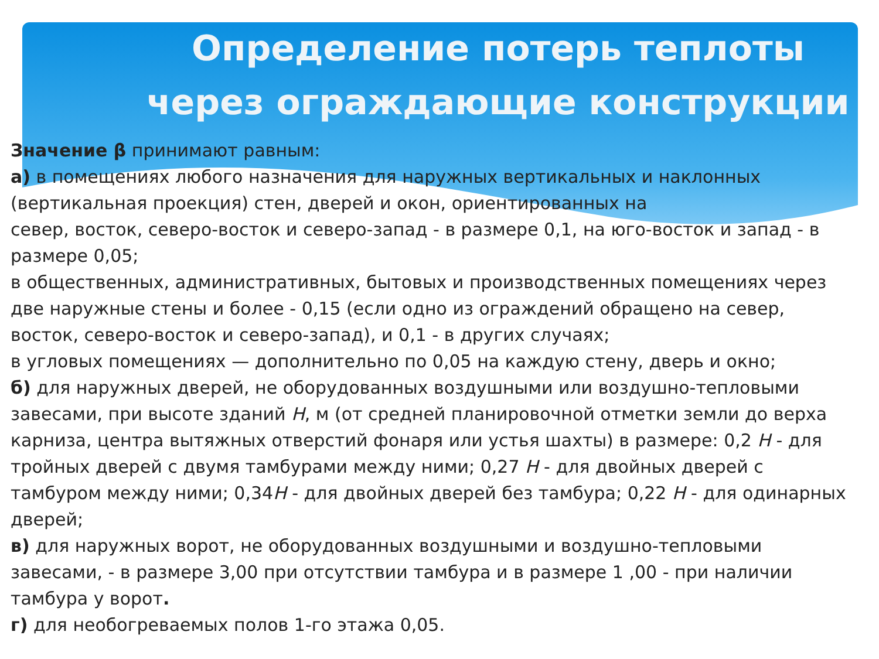Определение потерь теплоты через ограждающие конструкции
Значение β принимают равным:
а) в помещениях любого назначения для наружных вертикальных и наклонных (вертикальная проекция) стен, дверей и окон, ориентированных на
север, восток, северо-восток и северо-запад - в размере 0,1, на юго-восток и запад - в размере 0,05;
в общественных, административных, бытовых и производственных помещениях через две наружные стены и более - 0,15 (если одно из ограждений обращено на север, восток, северо-восток и северо-запад), и 0,1 - в других случаях;
в угловых помещениях — дополнительно по 0,05 на каждую стену, дверь и окно;
б) для наружных дверей, не оборудованных воздушными или воздушно-тепловыми завесами, при высоте зданий Н, м (от средней планировочной отметки земли до верха карниза, центра вытяжных отверстий фонаря или устья шахты) в размере: 0,2 Н - для тройных дверей с двумя тамбурами между ними; 0,27 Н - для двойных дверей с тамбуром между ними; 0,34Н - для двойных дверей без тамбура; 0,22 Н - для одинарных дверей;
в) для наружных ворот, не оборудованных воздушными и воздушно-тепловыми завесами, - в размере 3,00 при отсутствии тамбура и в размере 1 ,00 - при наличии тамбура у ворот.
г) для необогреваемых полов 1-го этажа 0,05.